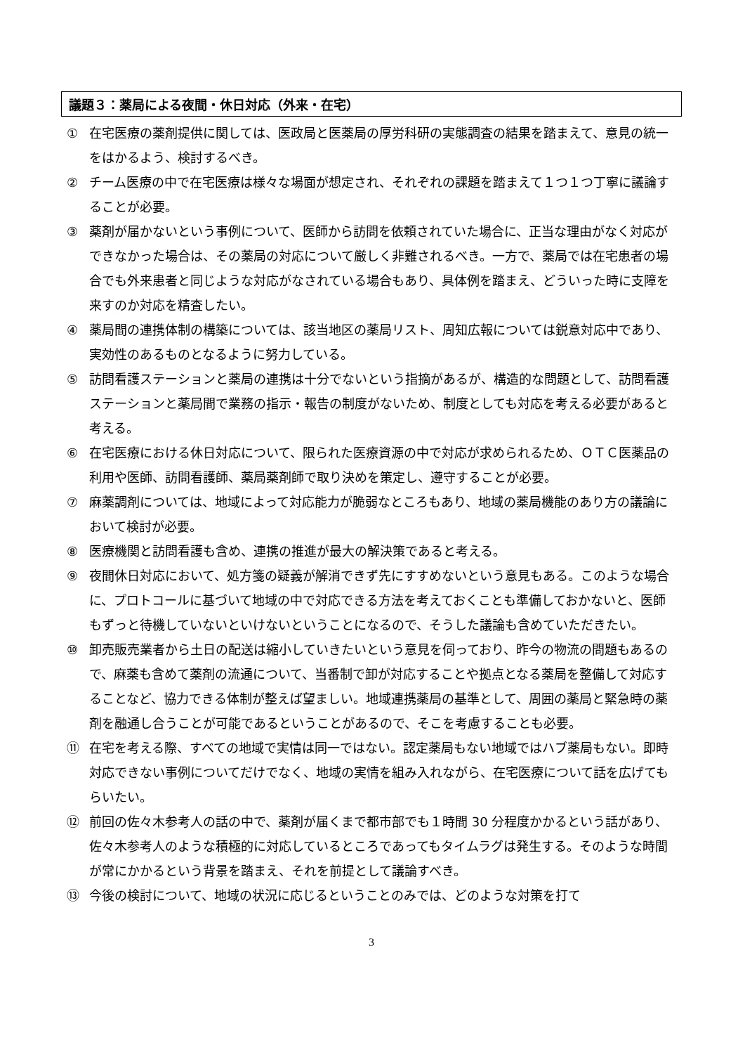議題３：薬局による夜間・休日対応（外来・在宅）
① 在宅医療の薬剤提供に関しては、医政局と医薬局の厚労科研の実態調査の結果を踏まえて、意見の統一をはかるよう、検討するべき。
② チーム医療の中で在宅医療は様々な場面が想定され、それぞれの課題を踏まえて１つ１つ丁寧に議論することが必要。
③ 薬剤が届かないという事例について、医師から訪問を依頼されていた場合に、正当な理由がなく対応ができなかった場合は、その薬局の対応について厳しく非難されるべき。一方で、薬局では在宅患者の場合でも外来患者と同じような対応がなされている場合もあり、具体例を踏まえ、どういった時に支障を来すのか対応を精査したい。
④ 薬局間の連携体制の構築については、該当地区の薬局リスト、周知広報については鋭意対応中であり、実効性のあるものとなるように努力している。
⑤ 訪問看護ステーションと薬局の連携は十分でないという指摘があるが、構造的な問題として、訪問看護ステーションと薬局間で業務の指示・報告の制度がないため、制度としても対応を考える必要があると考える。
⑥ 在宅医療における休日対応について、限られた医療資源の中で対応が求められるため、ＯＴＣ医薬品の利用や医師、訪問看護師、薬局薬剤師で取り決めを策定し、遵守することが必要。
⑦ 麻薬調剤については、地域によって対応能力が脆弱なところもあり、地域の薬局機能のあり方の議論において検討が必要。
⑧ 医療機関と訪問看護も含め、連携の推進が最大の解決策であると考える。
⑨ 夜間休日対応において、処方箋の疑義が解消できず先にすすめないという意見もある。このような場合に、プロトコールに基づいて地域の中で対応できる方法を考えておくことも準備しておかないと、医師もずっと待機していないといけないということになるので、そうした議論も含めていただきたい。
⑩ 卸売販売業者から土日の配送は縮小していきたいという意見を伺っており、昨今の物流の問題もあるので、麻薬も含めて薬剤の流通について、当番制で卸が対応することや拠点となる薬局を整備して対応することなど、協力できる体制が整えば望ましい。地域連携薬局の基準として、周囲の薬局と緊急時の薬剤を融通し合うことが可能であるということがあるので、そこを考慮することも必要。
⑪ 在宅を考える際、すべての地域で実情は同一ではない。認定薬局もない地域ではハブ薬局もない。即時対応できない事例についてだけでなく、地域の実情を組み入れながら、在宅医療について話を広げてもらいたい。
⑫ 前回の佐々木参考人の話の中で、薬剤が届くまで都市部でも１時間 30 分程度かかるという話があり、佐々木参考人のような積極的に対応しているところであってもタイムラグは発生する。そのような時間が常にかかるという背景を踏まえ、それを前提として議論すべき。
⑬ 今後の検討について、地域の状況に応じるということのみでは、どのような対策を打て
3